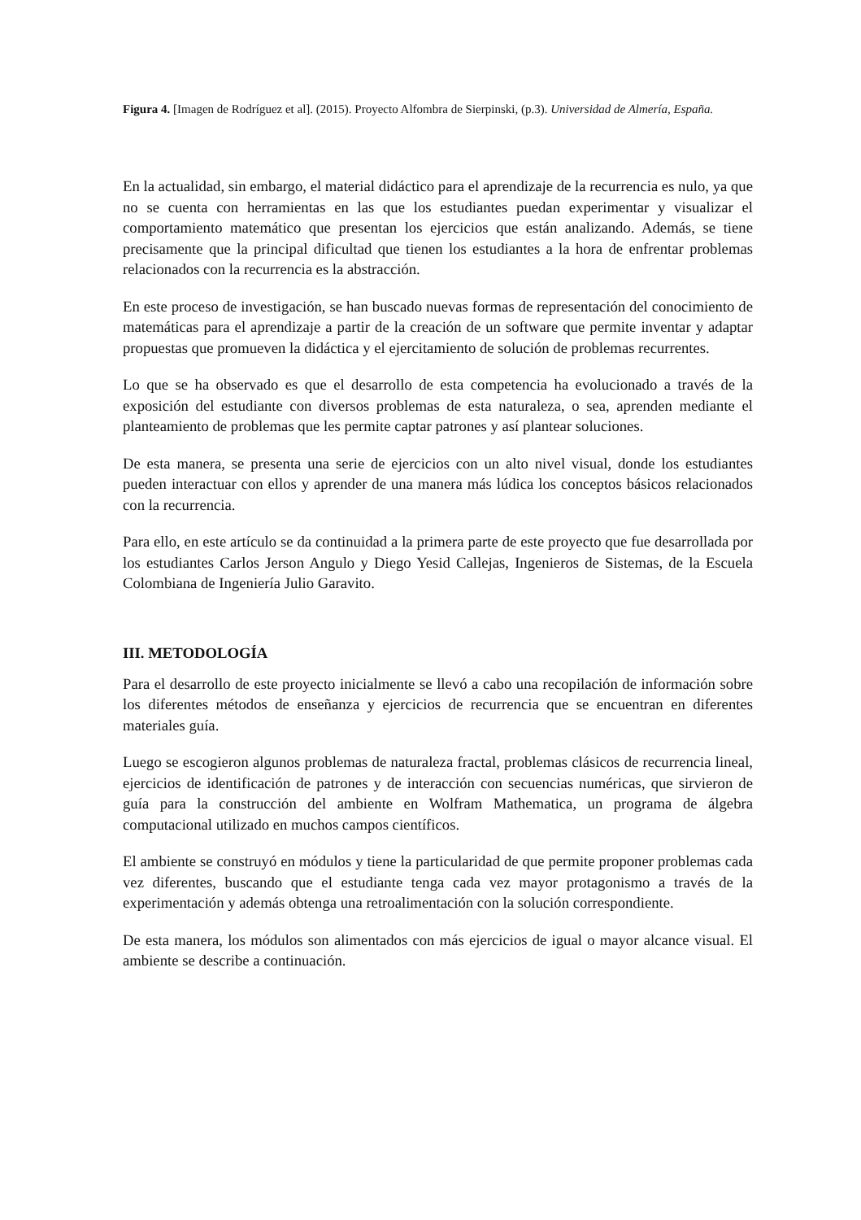Figura 4. [Imagen de Rodríguez et al]. (2015). Proyecto Alfombra de Sierpinski, (p.3). Universidad de Almería, España.
En la actualidad, sin embargo, el material didáctico para el aprendizaje de la recurrencia es nulo, ya que no se cuenta con herramientas en las que los estudiantes puedan experimentar y visualizar el comportamiento matemático que presentan los ejercicios que están analizando. Además, se tiene precisamente que la principal dificultad que tienen los estudiantes a la hora de enfrentar problemas relacionados con la recurrencia es la abstracción.
En este proceso de investigación, se han buscado nuevas formas de representación del conocimiento de matemáticas para el aprendizaje a partir de la creación de un software que permite inventar y adaptar propuestas que promueven la didáctica y el ejercitamiento de solución de problemas recurrentes.
Lo que se ha observado es que el desarrollo de esta competencia ha evolucionado a través de la exposición del estudiante con diversos problemas de esta naturaleza, o sea, aprenden mediante el planteamiento de problemas que les permite captar patrones y así plantear soluciones.
De esta manera, se presenta una serie de ejercicios con un alto nivel visual, donde los estudiantes pueden interactuar con ellos y aprender de una manera más lúdica los conceptos básicos relacionados con la recurrencia.
Para ello, en este artículo se da continuidad a la primera parte de este proyecto que fue desarrollada por los estudiantes Carlos Jerson Angulo y Diego Yesid Callejas, Ingenieros de Sistemas, de la Escuela Colombiana de Ingeniería Julio Garavito.
III. METODOLOGÍA
Para el desarrollo de este proyecto inicialmente se llevó a cabo una recopilación de información sobre los diferentes métodos de enseñanza y ejercicios de recurrencia que se encuentran en diferentes materiales guía.
Luego se escogieron algunos problemas de naturaleza fractal, problemas clásicos de recurrencia lineal, ejercicios de identificación de patrones y de interacción con secuencias numéricas, que sirvieron de guía para la construcción del ambiente en Wolfram Mathematica, un programa de álgebra computacional utilizado en muchos campos científicos.
El ambiente se construyó en módulos y tiene la particularidad de que permite proponer problemas cada vez diferentes, buscando que el estudiante tenga cada vez mayor protagonismo a través de la experimentación y además obtenga una retroalimentación con la solución correspondiente.
De esta manera, los módulos son alimentados con más ejercicios de igual o mayor alcance visual. El ambiente se describe a continuación.